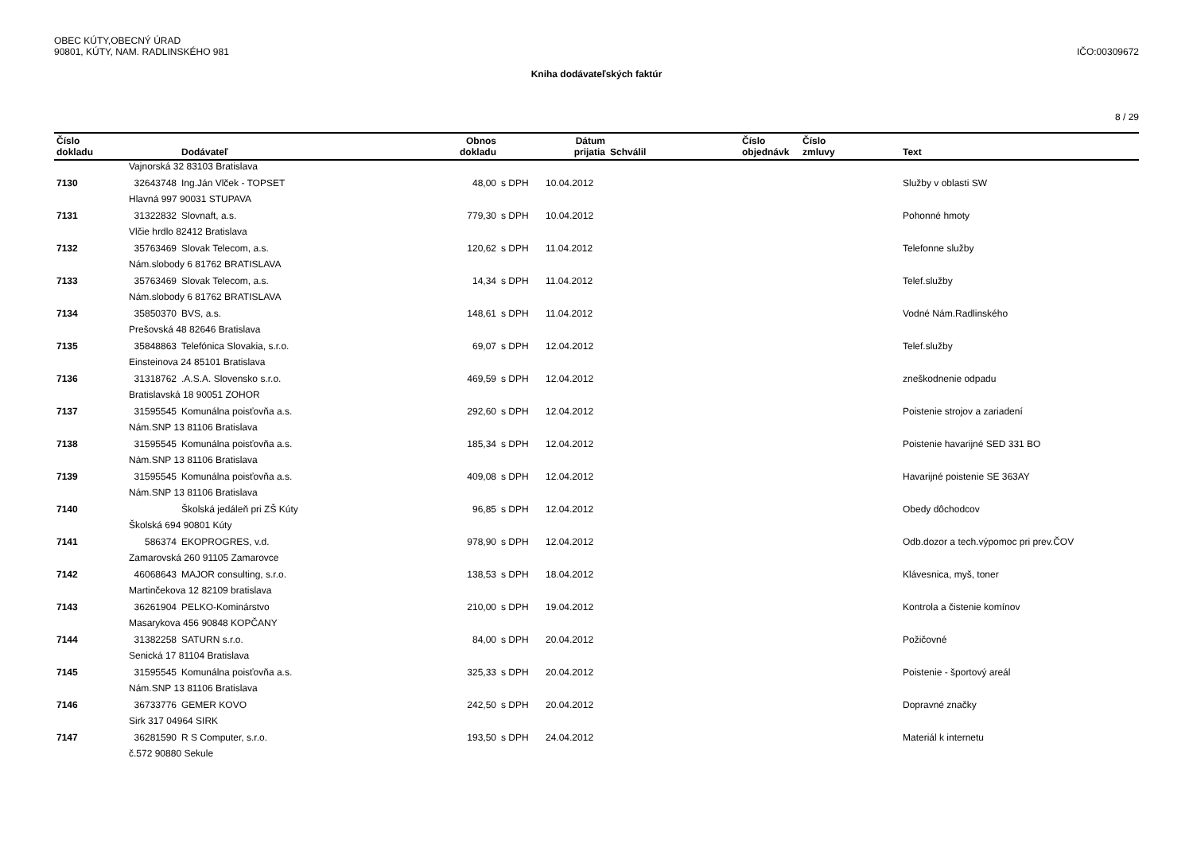OBEC KÚTY,OBECNÝ ÚRAD
90801, KÚTY, NAM. RADLINSKÉHO 981
IČO:00309672
Kniha dodávateľských faktúr
8 / 29
| Číslo dokladu | | Dodávateľ | Obnos dokladu | | Dátum prijatia | Schválil | Číslo objednávk | Číslo zmluvy | Text |
| --- | --- | --- | --- | --- | --- | --- | --- | --- | --- |
| | Vajnorská 32 83103 Bratislava | | | | | | | | |
| 7130 | 32643748 | Ing.Ján Vlček - TOPSET | 48,00 | s DPH | 10.04.2012 | | | | Služby v oblasti SW |
| | Hlavná 997 90031 STUPAVA | | | | | | | | |
| 7131 | 31322832 | Slovnaft, a.s. | 779,30 | s DPH | 10.04.2012 | | | | Pohonné hmoty |
| | Vlčie hrdlo 82412 Bratislava | | | | | | | | |
| 7132 | 35763469 | Slovak Telecom, a.s. | 120,62 | s DPH | 11.04.2012 | | | | Telefonne služby |
| | Nám.slobody 6 81762 BRATISLAVA | | | | | | | | |
| 7133 | 35763469 | Slovak Telecom, a.s. | 14,34 | s DPH | 11.04.2012 | | | | Telef.služby |
| | Nám.slobody 6 81762 BRATISLAVA | | | | | | | | |
| 7134 | 35850370 | BVS, a.s. | 148,61 | s DPH | 11.04.2012 | | | | Vodné Nám.Radlinského |
| | Prešovská 48 82646 Bratislava | | | | | | | | |
| 7135 | 35848863 | Telefónica Slovakia, s.r.o. | 69,07 | s DPH | 12.04.2012 | | | | Telef.služby |
| | Einsteinova 24 85101 Bratislava | | | | | | | | |
| 7136 | 31318762 | .A.S.A. Slovensko s.r.o. | 469,59 | s DPH | 12.04.2012 | | | | zneškodnenie odpadu |
| | Bratislavská 18 90051 ZOHOR | | | | | | | | |
| 7137 | 31595545 | Komunálna poisťovňa a.s. | 292,60 | s DPH | 12.04.2012 | | | | Poistenie strojov a zariadení |
| | Nám.SNP 13 81106 Bratislava | | | | | | | | |
| 7138 | 31595545 | Komunálna poisťovňa a.s. | 185,34 | s DPH | 12.04.2012 | | | | Poistenie havarijné SED 331 BO |
| | Nám.SNP 13 81106 Bratislava | | | | | | | | |
| 7139 | 31595545 | Komunálna poisťovňa a.s. | 409,08 | s DPH | 12.04.2012 | | | | Havarijné poistenie SE 363AY |
| | Nám.SNP 13 81106 Bratislava | | | | | | | | |
| 7140 | | Školská jedáleň pri ZŠ Kúty | 96,85 | s DPH | 12.04.2012 | | | | Obedy dôchodcov |
| | Školská 694 90801 Kúty | | | | | | | | |
| 7141 | 586374 | EKOPROGRES, v.d. | 978,90 | s DPH | 12.04.2012 | | | | Odb.dozor a tech.výpomoc pri prev.ČOV |
| | Zamarovská 260 91105 Zamarovce | | | | | | | | |
| 7142 | 46068643 | MAJOR consulting, s.r.o. | 138,53 | s DPH | 18.04.2012 | | | | Klávesnica, myš, toner |
| | Martinčekova 12 82109 bratislava | | | | | | | | |
| 7143 | 36261904 | PELKO-Kominárstvo | 210,00 | s DPH | 19.04.2012 | | | | Kontrola a čistenie komínov |
| | Masarykova 456 90848 KOPČANY | | | | | | | | |
| 7144 | 31382258 | SATURN s.r.o. | 84,00 | s DPH | 20.04.2012 | | | | Požičovné |
| | Senická 17 81104 Bratislava | | | | | | | | |
| 7145 | 31595545 | Komunálna poisťovňa a.s. | 325,33 | s DPH | 20.04.2012 | | | | Poistenie - športový areál |
| | Nám.SNP 13 81106 Bratislava | | | | | | | | |
| 7146 | 36733776 | GEMER KOVO | 242,50 | s DPH | 20.04.2012 | | | | Dopravné značky |
| | Sirk 317 04964 SIRK | | | | | | | | |
| 7147 | 36281590 | R S Computer, s.r.o. | 193,50 | s DPH | 24.04.2012 | | | | Materiál k internetu |
| | č.572 90880 Sekule | | | | | | | | |